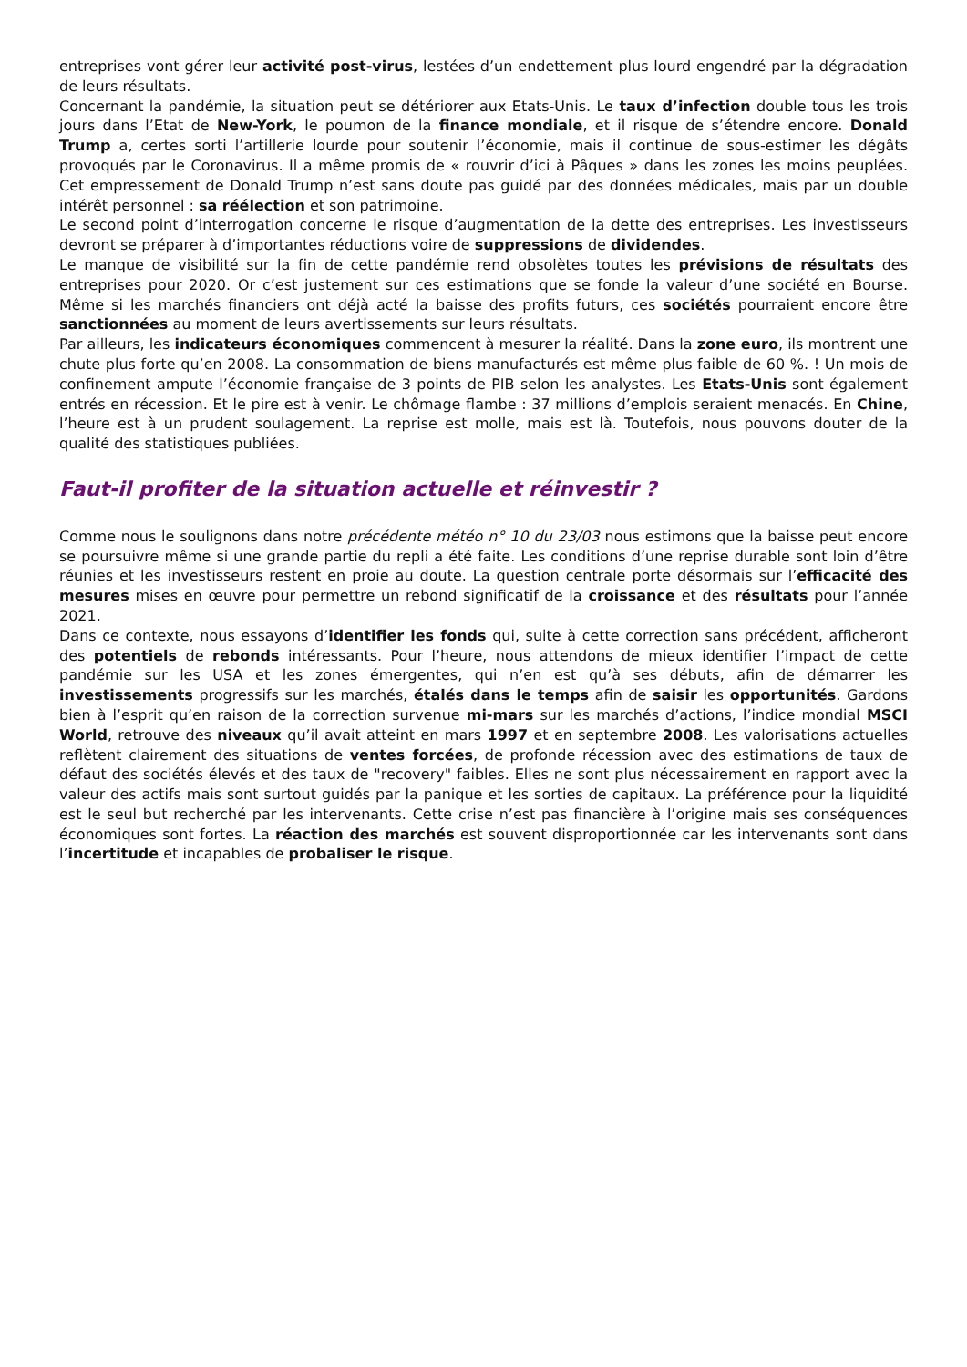entreprises vont gérer leur activité post-virus, lestées d’un endettement plus lourd engendré par la dégradation de leurs résultats.
Concernant la pandémie, la situation peut se détériorer aux Etats-Unis. Le taux d’infection double tous les trois jours dans l’Etat de New-York, le poumon de la finance mondiale, et il risque de s’étendre encore. Donald Trump a, certes sorti l’artillerie lourde pour soutenir l’économie, mais il continue de sous-estimer les dégâts provoqués par le Coronavirus. Il a même promis de « rouvrir d’ici à Pâques » dans les zones les moins peuplées. Cet empressement de Donald Trump n’est sans doute pas guidé par des données médicales, mais par un double intérêt personnel : sa réélection et son patrimoine.
Le second point d’interrogation concerne le risque d’augmentation de la dette des entreprises. Les investisseurs devront se préparer à d’importantes réductions voire de suppressions de dividendes.
Le manque de visibilité sur la fin de cette pandémie rend obsolètes toutes les prévisions de résultats des entreprises pour 2020. Or c’est justement sur ces estimations que se fonde la valeur d’une société en Bourse. Même si les marchés financiers ont déjà acté la baisse des profits futurs, ces sociétés pourraient encore être sanctionnées au moment de leurs avertissements sur leurs résultats.
Par ailleurs, les indicateurs économiques commencent à mesurer la réalité. Dans la zone euro, ils montrent une chute plus forte qu’en 2008. La consommation de biens manufacturés est même plus faible de 60 %. ! Un mois de confinement ampute l’économie française de 3 points de PIB selon les analystes. Les Etats-Unis sont également entrés en récession. Et le pire est à venir. Le chômage flambe : 37 millions d’emplois seraient menacés. En Chine, l’heure est à un prudent soulagement. La reprise est molle, mais est là. Toutefois, nous pouvons douter de la qualité des statistiques publiées.
Faut-il profiter de la situation actuelle et réinvestir ?
Comme nous le soulignons dans notre précédente météo n° 10 du 23/03 nous estimons que la baisse peut encore se poursuivre même si une grande partie du repli a été faite. Les conditions d’une reprise durable sont loin d’être réunies et les investisseurs restent en proie au doute. La question centrale porte désormais sur l’efficacité des mesures mises en œuvre pour permettre un rebond significatif de la croissance et des résultats pour l’année 2021.
Dans ce contexte, nous essayons d’identifier les fonds qui, suite à cette correction sans précédent, afficheront des potentiels de rebonds intéressants. Pour l’heure, nous attendons de mieux identifier l’impact de cette pandémie sur les USA et les zones émergentes, qui n’en est qu’à ses débuts, afin de démarrer les investissements progressifs sur les marchés, étalés dans le temps afin de saisir les opportunités. Gardons bien à l’esprit qu’en raison de la correction survenue mi-mars sur les marchés d’actions, l’indice mondial MSCI World, retrouve des niveaux qu’il avait atteint en mars 1997 et en septembre 2008. Les valorisations actuelles reflètent clairement des situations de ventes forcées, de profonde récession avec des estimations de taux de défaut des sociétés élevés et des taux de "recovery" faibles. Elles ne sont plus nécessairement en rapport avec la valeur des actifs mais sont surtout guidés par la panique et les sorties de capitaux. La préférence pour la liquidité est le seul but recherché par les intervenants. Cette crise n’est pas financière à l’origine mais ses conséquences économiques sont fortes. La réaction des marchés est souvent disproportionnée car les intervenants sont dans l’incertitude et incapables de probaliser le risque.